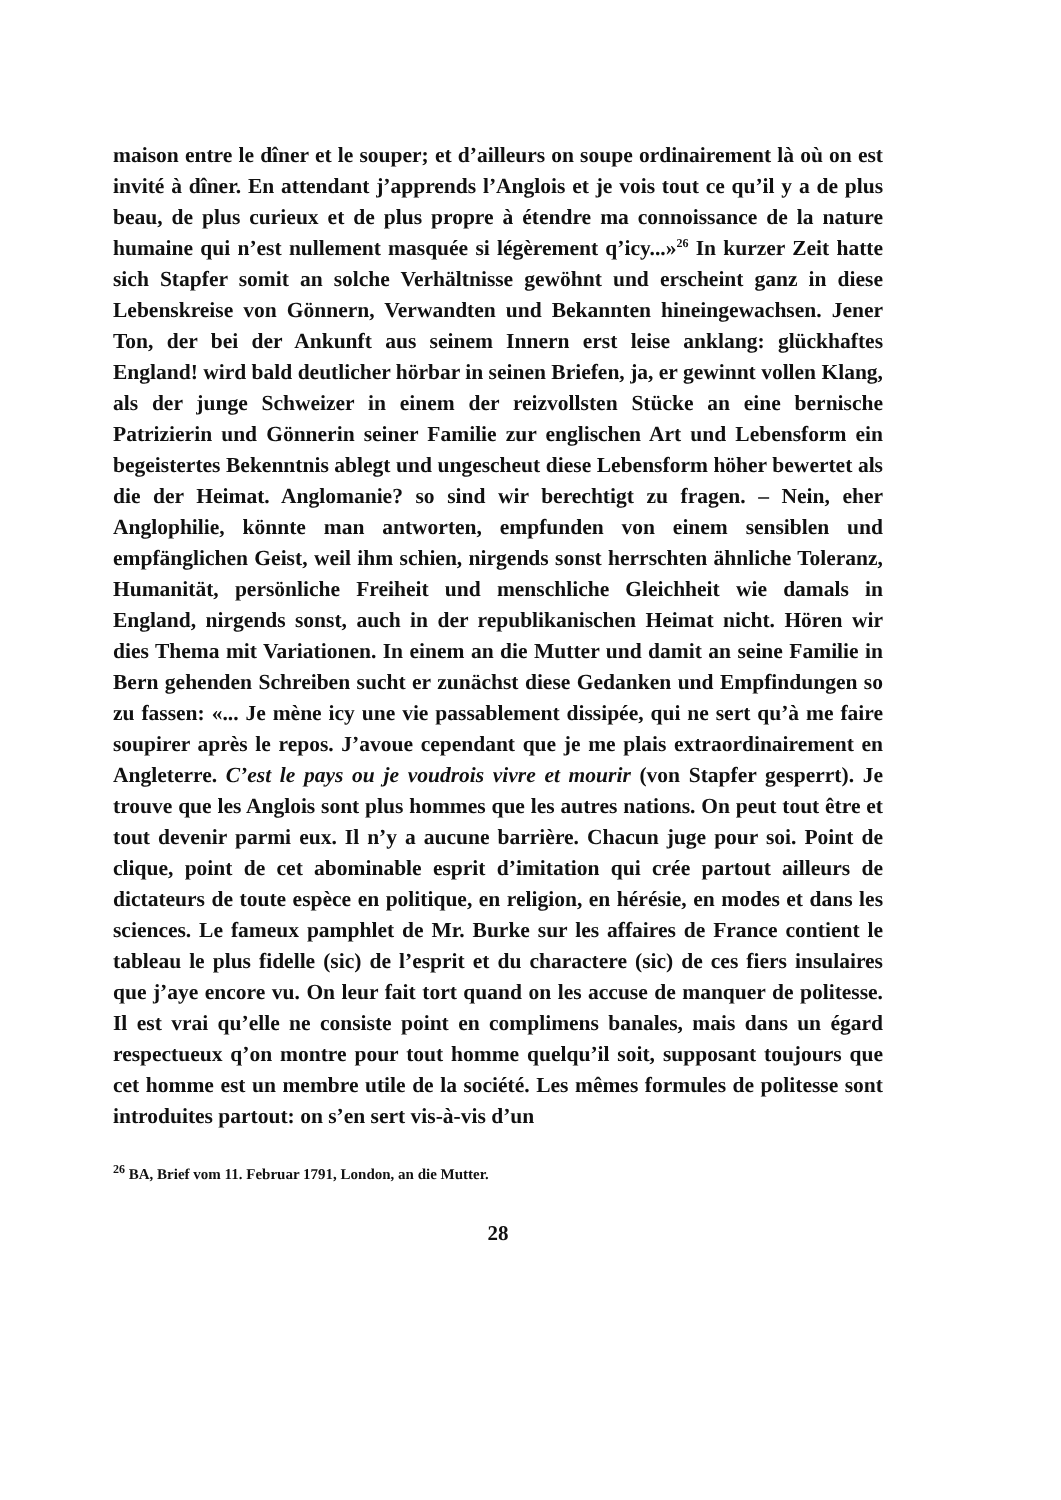maison entre le dîner et le souper; et d’ailleurs on soupe ordinairement là où on est invité à dîner. En attendant j’apprends l’Anglois et je vois tout ce qu’il y a de plus beau, de plus curieux et de plus propre à étendre ma connoissance de la nature humaine qui n’est nullement masquée si légèrement q’icy...»<sup>26</sup> In kurzer Zeit hatte sich Stapfer somit an solche Verhältnisse gewöhnt und erscheint ganz in diese Lebenskreise von Gönnern, Verwandten und Bekannten hineingewachsen. Jener Ton, der bei der Ankunft aus seinem Innern erst leise anklang: glückhaftes England! wird bald deutlicher hörbar in seinen Briefen, ja, er gewinnt vollen Klang, als der junge Schweizer in einem der reizvollsten Stücke an eine bernische Patrizierin und Gönnerin seiner Familie zur englischen Art und Lebensform ein begeistertes Bekenntnis ablegt und ungescheut diese Lebensform höher bewertet als die der Heimat. Anglomanie? so sind wir berechtigt zu fragen. – Nein, eher Anglophilie, könnte man antworten, empfunden von einem sensiblen und empfänglichen Geist, weil ihm schien, nirgends sonst herrschten ähnliche Toleranz, Humanität, persönliche Freiheit und menschliche Gleichheit wie damals in England, nirgends sonst, auch in der republikanischen Heimat nicht. Hören wir dies Thema mit Variationen. In einem an die Mutter und damit an seine Familie in Bern gehenden Schreiben sucht er zunächst diese Gedanken und Empfindungen so zu fassen: «... Je mène icy une vie passablement dissipée, qui ne sert qu’à me faire soupirer après le repos. J’avoue cependant que je me plais extraordinairement en Angleterre. C’est le pays ou je voudrois vivre et mourir (von Stapfer gesperrt). Je trouve que les Anglois sont plus hommes que les autres nations. On peut tout être et tout devenir parmi eux. Il n’y a aucune barrière. Chacun juge pour soi. Point de clique, point de cet abominable esprit d’imitation qui crée partout ailleurs de dictateurs de toute espèce en politique, en religion, en hérésie, en modes et dans les sciences. Le fameux pamphlet de Mr. Burke sur les affaires de France contient le tableau le plus fidelle (sic) de l’esprit et du charactere (sic) de ces fiers insulaires que j’aye encore vu. On leur fait tort quand on les accuse de manquer de politesse. Il est vrai qu’elle ne consiste point en complimens banales, mais dans un égard respectueux q’on montre pour tout homme quelqu’il soit, supposant toujours que cet homme est un membre utile de la société. Les mêmes formules de politesse sont introduites partout: on s’en sert vis-à-vis d’un
<sup>26</sup> BA, Brief vom 11. Februar 1791, London, an die Mutter.
28